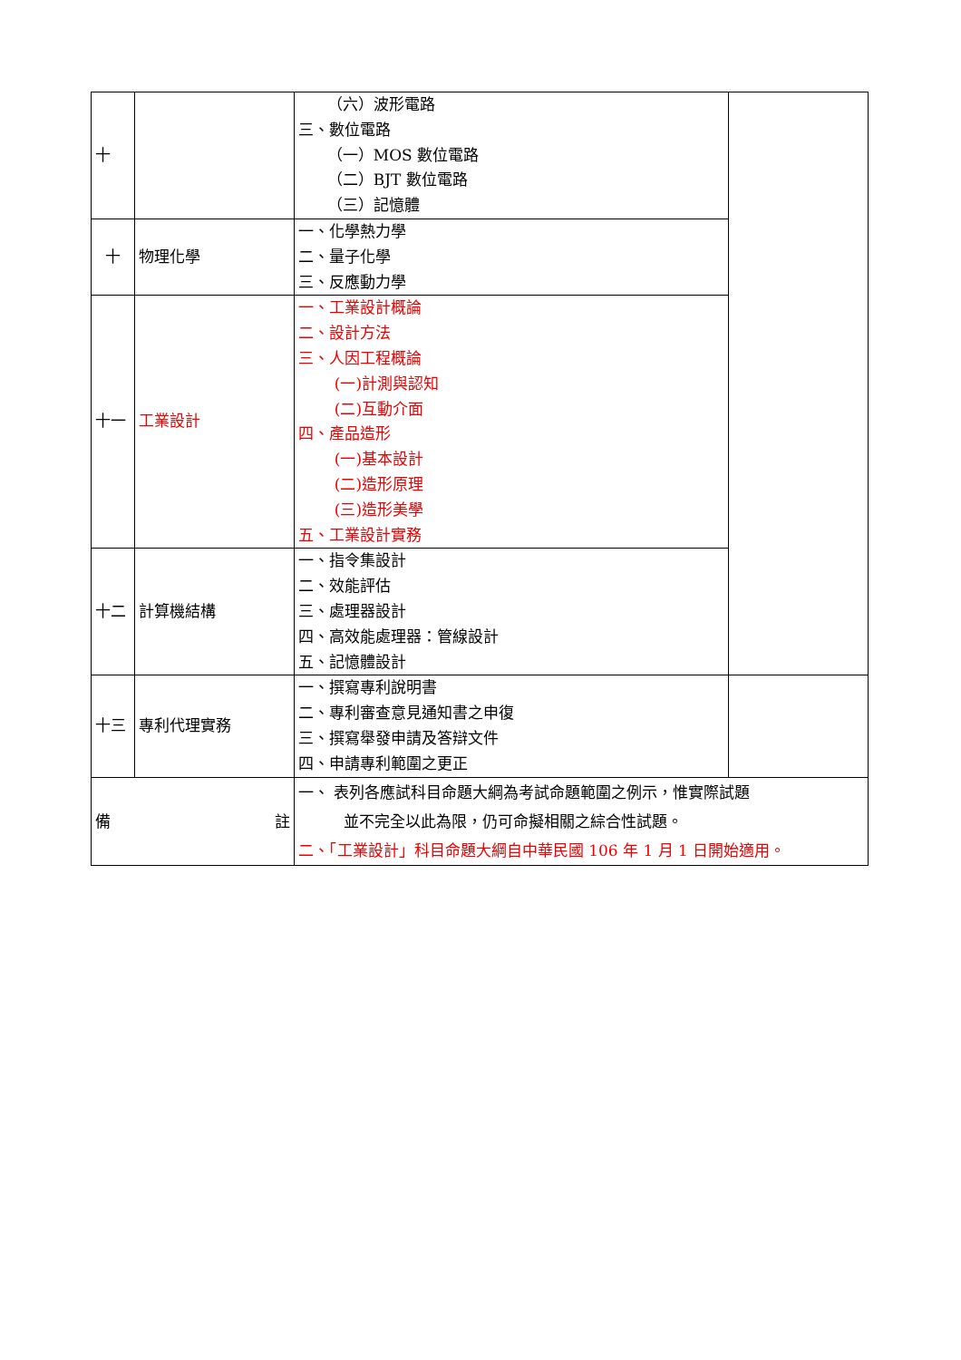| 十 | | （六）波形電路 三、數位電路 （一）MOS 數位電路 （二）BJT 數位電路 （三）記憶體 | |
| 十 | 物理化學 | 一、化學熱力學 二、量子化學 三、反應動力學 | |
| 十一 | 工業設計 | 一、工業設計概論 二、設計方法 三、人因工程概論 (一)計測與認知 (二)互動介面 四、產品造形 (一)基本設計 (二)造形原理 (三)造形美學 五、工業設計實務 | |
| 十二 | 計算機結構 | 一、指令集設計 二、效能評估 三、處理器設計 四、高效能處理器：管線設計 五、記憶體設計 | |
| 十三 | 專利代理實務 | 一、撰寫專利說明書 二、專利審查意見通知書之申復 三、撰寫舉發申請及答辯文件 四、申請專利範圍之更正 | |
| 備 註 | | 一、 表列各應試科目命題大綱為考試命題範圍之例示，惟實際試題 並不完全以此為限，仍可命擬相關之綜合性試題。 二、「工業設計」科目命題大綱自中華民國 106 年 1 月 1 日開始適用。 | |